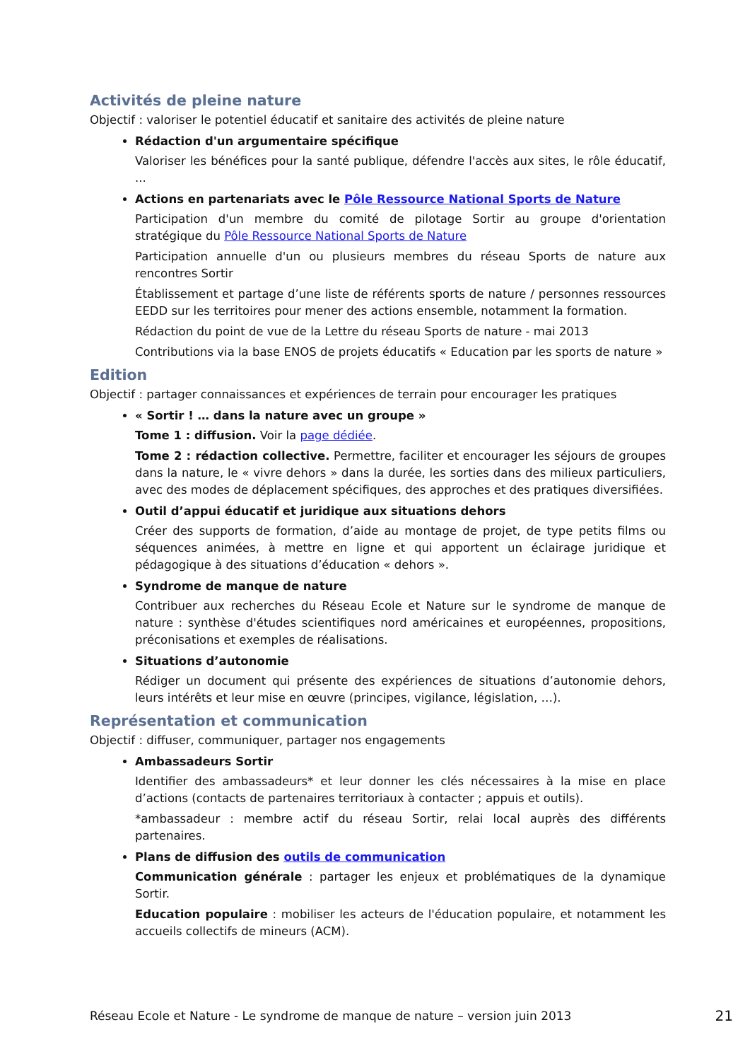Activités de pleine nature
Objectif : valoriser le potentiel éducatif et sanitaire des activités de pleine nature
Rédaction d'un argumentaire spécifique
Valoriser les bénéfices pour la santé publique, défendre l'accès aux sites, le rôle éducatif, ...
Actions en partenariats avec le Pôle Ressource National Sports de Nature
Participation d'un membre du comité de pilotage Sortir au groupe d'orientation stratégique du Pôle Ressource National Sports de Nature
Participation annuelle d'un ou plusieurs membres du réseau Sports de nature aux rencontres Sortir
Établissement et partage d’une liste de référents sports de nature / personnes ressources EEDD sur les territoires pour mener des actions ensemble, notamment la formation.
Rédaction du point de vue de la Lettre du réseau Sports de nature - mai 2013
Contributions via la base ENOS de projets éducatifs « Education par les sports de nature »
Edition
Objectif : partager connaissances et expériences de terrain pour encourager les pratiques
« Sortir ! … dans la nature avec un groupe »
Tome 1 : diffusion. Voir la page dédiée.
Tome 2 : rédaction collective. Permettre, faciliter et encourager les séjours de groupes dans la nature, le « vivre dehors » dans la durée, les sorties dans des milieux particuliers, avec des modes de déplacement spécifiques, des approches et des pratiques diversifiées.
Outil d’appui éducatif et juridique aux situations dehors
Créer des supports de formation, d’aide au montage de projet, de type petits films ou séquences animées, à mettre en ligne et qui apportent un éclairage juridique et pédagogique à des situations d’éducation « dehors ».
Syndrome de manque de nature
Contribuer aux recherches du Réseau Ecole et Nature sur le syndrome de manque de nature : synthèse d'études scientifiques nord américaines et européennes, propositions, préconisations et exemples de réalisations.
Situations d’autonomie
Rédiger un document qui présente des expériences de situations d’autonomie dehors, leurs intérêts et leur mise en œuvre (principes, vigilance, législation, …).
Représentation et communication
Objectif : diffuser, communiquer, partager nos engagements
Ambassadeurs Sortir
Identifier des ambassadeurs* et leur donner les clés nécessaires à la mise en place d’actions (contacts de partenaires territoriaux à contacter ; appuis et outils).
*ambassadeur : membre actif du réseau Sortir, relai local auprès des différents partenaires.
Plans de diffusion des outils de communication
Communication générale : partager les enjeux et problématiques de la dynamique Sortir.
Education populaire : mobiliser les acteurs de l'éducation populaire, et notamment les accueils collectifs de mineurs (ACM).
Réseau Ecole et Nature - Le syndrome de manque de nature – version juin 2013 21